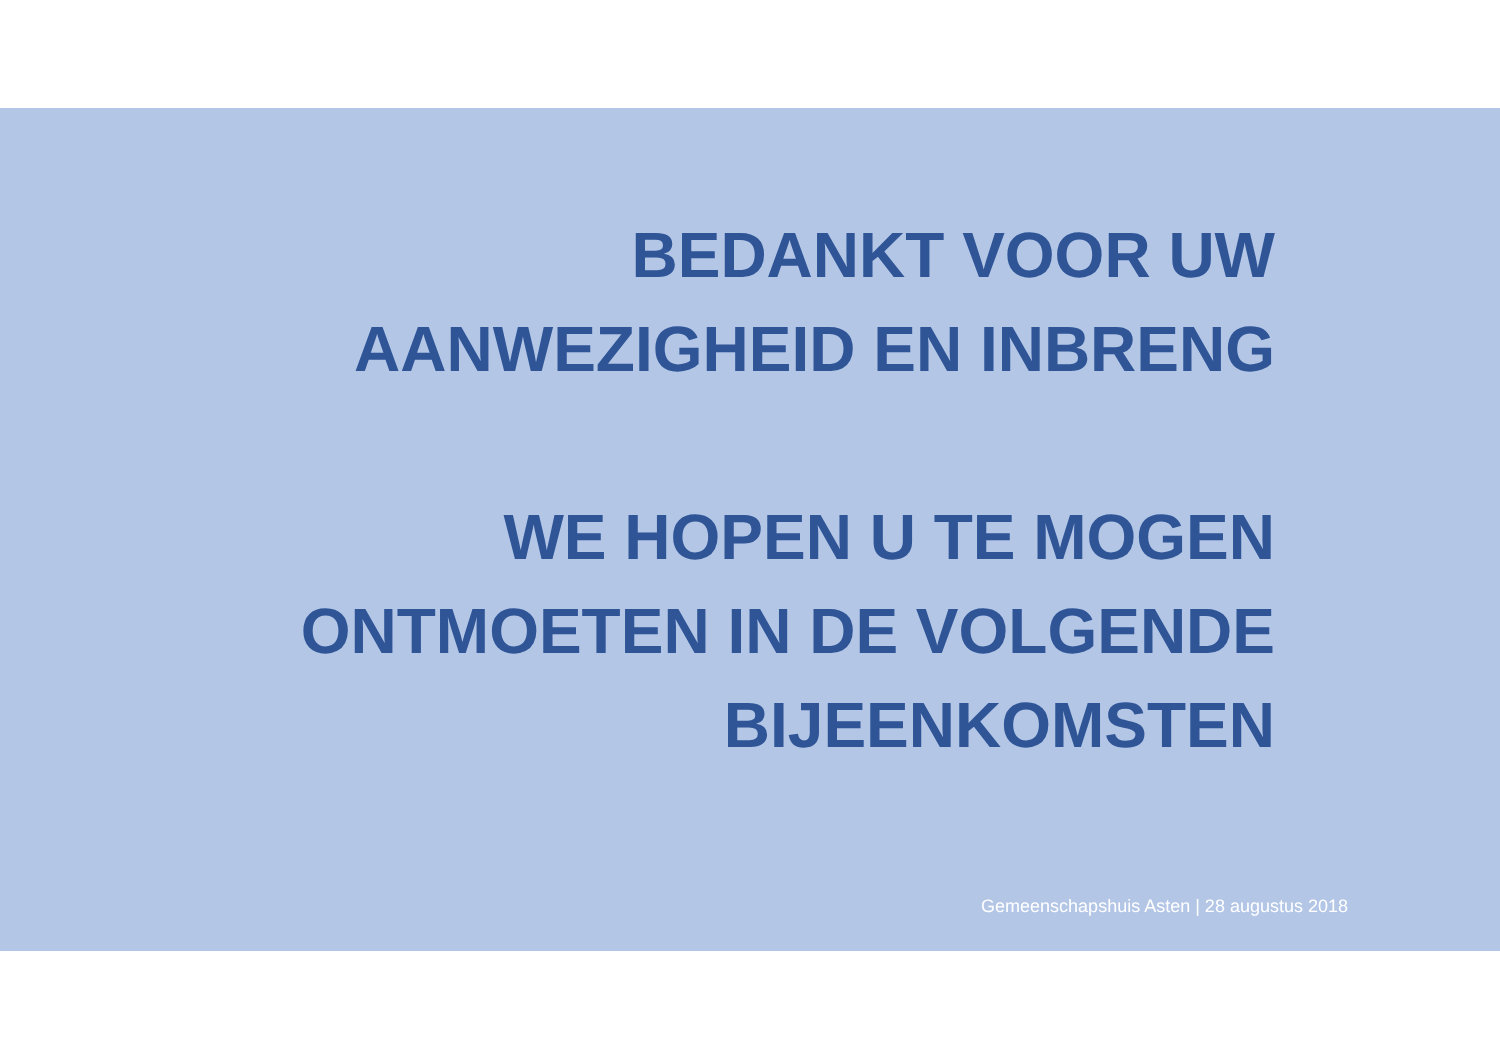BEDANKT VOOR UW AANWEZIGHEID EN INBRENG
WE HOPEN U TE MOGEN ONTMOETEN IN DE VOLGENDE BIJEENKOMSTEN
Gemeenschapshuis Asten | 28 augustus 2018